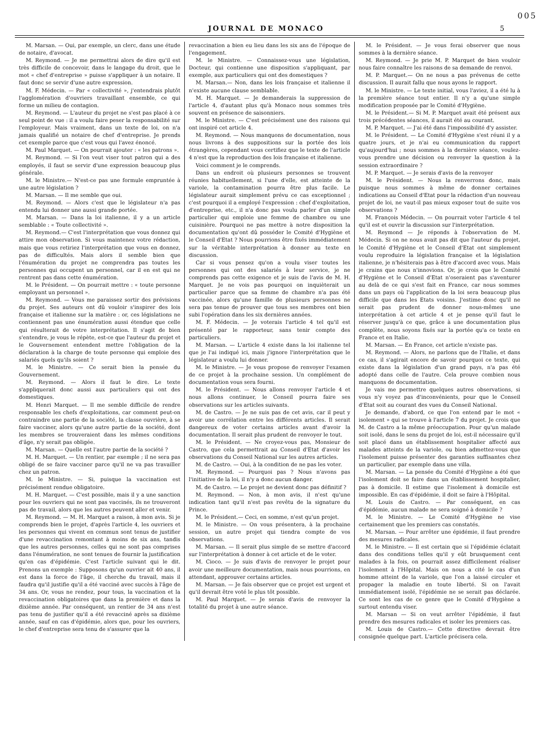005
JOURNAL DE MONACO 5
M. Marsan. — Oui, par exemple, un clerc, dans une étude de notaire, d'avocat.
M. Reymond. — Je me permettrai alors de dire qu'il est très difficile de concevoir, dans le langage du droit, que le mot « chef d'entreprise » puisse s'appliquer à un notaire. Il faut donc se servir d'une autre expression.
M. F. Médecin. — Par « collectivité », j'entendrais plutôt l'agglomération d'ouvriers travaillant ensemble, ce qui forme un milieu de contagion.
M. Reymond. — L'auteur du projet ne s'est pas placé à ce seul point de vue : il a voulu faire peser la responsabilité sur l'employeur. Mais vraiment, dans un texte de loi, on n'a jamais qualifié un notaire de chef d'entreprise. Je prends cet exemple parce que c'est vous qui l'avez énoncé.
M. Paul Marquet. — On pourrait ajouter : « les patrons ».
M. Reymond. — Si l'on veut viser tout patron qui a des employés, il faut se servir d'une expression beaucoup plus générale.
M. le Ministre.— N'est-ce pas une formule empruntée à une autre législation ?
M. Marsan. — Il me semble que oui.
M. Reymond. — Alors c'est que le législateur n'a pas entendu lui donner une aussi grande portée.
M. Marsan. — Dans la loi italienne, il y a un article semblable : « Toute collectivité ».
M. Reymond.— C'est l'interprétation que vous donnez qui attire mon observation. Si vous maintenez votre rédaction, mais que vous retiriez l'interprétation que vous en donnez, pas de difficultés. Mais alors il semble bien que l'énumération du projet ne comprendra pas toutes les personnes qui occupent un personnel, car il en est qui ne rentrent pas dans cette énumération.
M. le Président. — On pourrait mettre : « toute personne employant un personnel ».
M. Reymond. — Vous me paraissez sortir des prévisions du projet. Ses auteurs ont dû vouloir s'inspirer des lois française et italienne sur la matière : or, ces législations ne contiennent pas une énumération aussi étendue que celle qui résulterait de votre interprétation. Il s'agit de bien s'entendre, je vous le répète, est-ce que l'auteur du projet et le Gouvernement entendent mettre l'obligation de la déclaration à la charge de toute personne qui emploie des salariés quels qu'ils soient ?
M. le Ministre. — Ce serait bien la pensée du Gouvernement.
M. Reymond. — Alors il faut le dire. Le texte s'appliquerait donc aussi aux particuliers qui ont des domestiques.
M. Henri Marquet. — Il me semble difficile de rendre responsable les chefs d'exploitations, car comment peut-on contraindre une partie de la société, la classe ouvrière, à se faire vacciner, alors qu'une autre partie de la société, dont les membres se trouveraient dans les mêmes conditions d'âge, n'y serait pas obligée.
M. Marsan. — Quelle est l'autre partie de la société ?
M. H. Marquet. — Un rentier, par exemple ; il ne sera pas obligé de se faire vacciner parce qu'il ne va pas travailler chez un patron.
M. le Ministre. — Si, puisque la vaccination est précisément rendue obligatoire.
M. H. Marquet. — C'est possible, mais il y a une sanction pour les ouvriers qui ne sont pas vaccinés, ils ne trouveront pas de travail, alors que les autres peuvent aller et venir.
M. Reymond. — M. H. Marquet a raison, à mon avis. Si je comprends bien le projet, d'après l'article 4, les ouvriers et les personnes qui vivent en commun sont tenus de justifier d'une revaccination remontant à moins de six ans, tandis que les autres personnes, celles qui ne sont pas comprises dans l'énumération, ne sont tenues de fournir la justification qu'en cas d'épidémie. C'est l'article suivant qui le dit. Prenons un exemple : Supposons qu'un ouvrier ait 40 ans, il est dans la force de l'âge, il cherche du travail, mais il faudra qu'il justifie qu'il a été vacciné avec succès à l'âge de 34 ans. Or, vous ne rendez, pour tous, la vaccination et la revaccination obligatoires que dans la première et dans la dixième année. Par conséquent, un rentier de 34 ans n'est pas tenu de justifier qu'il a été revacciné après sa dixième année, sauf en cas d'épidémie, alors que, pour les ouvriers, le chef d'entreprise sera tenu de s'assurer que la
revaccination a bien eu lieu dans les six ans de l'époque de l'engagement.
M. le Ministre. — Connaissez-vous une législation, Docteur, qui contienne une disposition s'appliquant, par exemple, aux particuliers qui ont des domestiques ?
M. Marsan.— Non, dans les lois française et italienne il n'existe aucune clause semblable.
M. H. Marquet. — Je demanderais la suppression de l'article 4, d'autant plus qu'à Monaco nous sommes très souvent en présence de saisonniers.
M. le Ministre. — C'est précisément une des raisons qui ont inspiré cet article 4.
M. Reymond. — Nous manquons de documentation, nous nous livrons à des suppositions sur la portée des lois étrangères, cependant vous certifiez que le texte de l'article 4 n'est que la reproduction des lois française et italienne.
Voici comment je le comprends.
Dans un endroit où plusieurs personnes se trouvent réunies habituellement, si l'une d'elle, est atteinte de la variole, la contamination pourra être plus facile. Le législateur aurait simplement prévu ce cas exceptionnel ; c'est pourquoi il a employé l'expression : chef d'exploitation, d'entreprise, etc., il n'a donc pas voulu parler d'un simple particulier qui emploie une femme de chambre ou une cuisinière. Pourquoi ne pas mettre à notre disposition la documentation qu'ont dû posséder le Comité d'Hygiène et le Conseil d'Etat ? Nous pourrions être fixés immédiatement sur la véritable interprétation à donner au texte en discussion.
Car si vous pensez qu'on a voulu viser toutes les personnes qui ont des salariés à leur service, je ne comprends pas cette exigence et je suis de l'avis de M. H. Marquet. Je ne vois pas pourquoi on inquièterait un particulier parce que sa femme de chambre n'a pas été vaccinée, alors qu'une famille de plusieurs personnes ne sera pas tenue de prouver que tous ses membres ont bien subi l'opération dans les six dernières années.
M. F. Médecin. — Je voterais l'article 4 tel qu'il est présenté par le rapporteur, sans tenir compte des particuliers.
M. Marsan. — L'article 4 existe dans la loi italienne tel que je l'ai indiqué ici, mais j'ignore l'interprétation que le législateur a voulu lui donner.
M. le Ministre. — Je vous propose de renvoyer l'examen de ce projet à la prochaine session. Un complément de documentation vous sera fourni.
M. le Président. — Nous allons renvoyer l'article 4 et nous allons continuer, le Conseil pourra faire ses observations sur les articles suivants.
M. de Castro. — Je ne suis pas de cet avis, car il peut y avoir une corrélation entre les différents articles. Il serait dangereux de voter certains articles avant d'avoir la documentation. Il serait plus prudent de renvoyer le tout.
M. le Président. — Ne croyez-vous pas, Monsieur de Castro, que cela permettrait au Conseil d'Etat d'avoir les observations du Conseil National sur les autres articles.
M. de Castro. — Oui, à la condition de ne pas les voter.
M. Reymond. — Pourquoi pas ? Nous n'avons pas l'initiative de la loi, il n'y a donc aucun danger.
M. de Castro. — Le projet ne devient donc pas définitif ?
M. Reymond. — Non, à mon avis, il n'est qu'une indication tant qu'il n'est pas revêtu de la signature du Prince.
M. le Président.— Ceci, en somme, n'est qu'un projet.
M. le Ministre. — On vous présentera, à la prochaine session, un autre projet qui tiendra compte de vos observations.
M. Marsan. — Il serait plus simple de se mettre d'accord sur l'interprétation à donner à cet article et de le voter.
M. Cioco. — Je suis d'avis de renvoyer le projet pour avoir une meilleure documentation, mais nous pourrions, en attendant, approuver certains articles.
M. Marsan. — Je fais observer que ce projet est urgent et qu'il devrait être voté le plus tôt possible.
M. Paul Marquet. — Je serais d'avis de renvoyer la totalité du projet à une autre séance.
M. le Président. — Je vous ferai observer que nous sommes à la dernière séance.
M. Reymond. — Je prie M. P. Marquet de bien vouloir nous faire connaître les raisons de sa demande de renvoi.
M. P. Marquet.— On ne nous a pas prévenus de cette discussion. Il aurait fallu que nous ayons le rapport.
M. le Ministre. — Le texte initial, vous l'aviez, il a été lu à la première séance tout entier. Il n'y a qu'une simple modification proposée par le Comité d'Hygiène.
M. le Président.— Si M. P. Marquet avait été présent aux trois précédentes séances, il aurait été au courant.
M. P. Marquet. — J'ai été dans l'impossibilité d'y assister.
M. le Président. — Le Comité d'Hygiène s'est réuni il y a quatre jours, et je n'ai eu communication du rapport qu'aujourd'hui ; nous sommes à la dernière séance, voulez-vous prendre une décision ou renvoyer la question à la session extraordinaire ?
M. P. Marquet. — Je serais d'avis de la renvoyer
M. le Président. — Nous la renverrons donc, mais puisque nous sommes à même de donner certaines indications au Conseil d'Etat pour la rédaction d'un nouveau projet de loi, ne vaut-il pas mieux exposer tout de suite vos observations ?
M. François Médecin. — On pourrait voter l'article 4 tel qu'il est et ouvrir la discussion sur l'interprétation.
M. Reymond — Je réponds à l'observation de M. Médecin. Si on ne nous avait pas dit que l'auteur du projet, le Comité d'Hygiène et le Conseil d'Etat ont simplement voulu reproduire la législation française et la législation italienne, je n'hésiterais pas à être d'accord avec vous. Mais je crains que nous n'innovions. Or, je crois que le Comité d'Hygiène et le Conseil d'Etat n'oseraient pas s'aventurer au delà de ce qui s'est fait en France, car nous sommes dans un pays où l'application de la loi sera beaucoup plus difficile que dans les Etats voisins. J'estime donc qu'il ne serait pas prudent de donner nous-mêmes une interprétation à cet article 4 et je pense qu'il faut le réserver jusqu'à ce que, grâce à une documentation plus complète, nous soyons fixés sur la portée qu'a ce texte en France et en Italie.
M. Marsan. — En France, cet article n'existe pas.
M. Reymond. — Alors, ne parlons que de l'Italie, et dans ce cas, il s'agirait encore de savoir pourquoi ce texte, qui existe dans la législation d'un grand pays, n'a pas été adopté dans celle de l'autre. Cela prouve combien nous manquons de documentation.
Je vais me permettre quelques autres observations, si vous n'y voyez pas d'inconvénients, pour que le Conseil d'Etat soit au courant des vues du Conseil National.
Je demande, d'abord, ce que l'on entend par le mot « isolement » qui se trouve à l'article 7 du projet. Je crois que M. de Castro a la même préoccupation. Pour qu'un malade soit isolé, dans le sens du projet de loi, est-il nécessaire qu'il soit placé dans un établissement hospitalier affecté aux malades atteints de la variole, ou bien admettez-vous que l'isolement puisse présenter des garanties suffisantes chez un particulier, par exemple dans une villa.
M. Marsan. — La pensée du Comité d'Hygiène a été que l'isolement doit se faire dans un établissement hospitalier, pas à domicile. Il estime que l'isolement à domicile est impossible. En cas d'épidémie, il doit se faire à l'Hôpital.
M. Louis de Castro. — Par conséquent, en cas d'épidémie, aucun malade ne sera soigné à domicile ?
M. le Ministre. — Le Comité d'Hygiène ne vise certainement que les premiers cas constatés.
M. Marsan. — Pour arrêter une épidémie, il faut prendre des mesures radicales.
M. le Ministre. — Il est certain que si l'épidémie éclatait dans des conditions telles qu'il y eût brusquement cent malades à la fois, on pourrait assez difficilement réaliser l'isolement à l'Hôpital. Mais on nous a cité le cas d'un homme atteint de la variole, que l'on a laissé circuler et propager la maladie en toute liberté. Si on l'avait immédiatement isolé, l'épidémie ne se serait pas déclarée. Ce sont les cas de ce genre que le Comité d'Hygiène a surtout entendu viser.
M. Marsan — Si on veut arrêter l'épidémie, il faut prendre des mesures radicales et isoler les premiers cas.
M. Louis de Castro.— Cette directive devrait être consignée quelque part. L'article précisera cela.